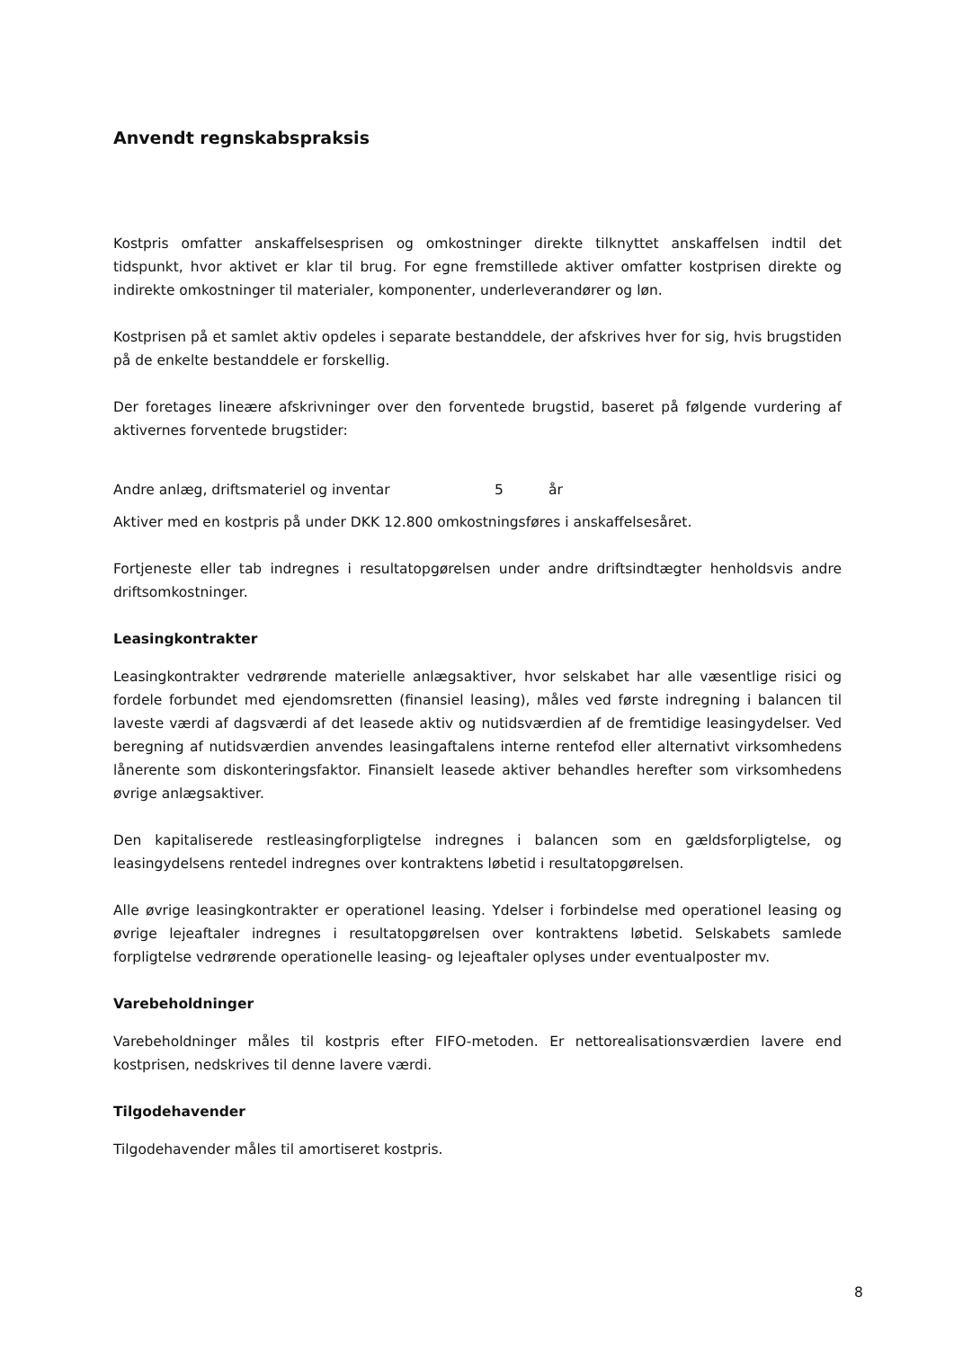Anvendt regnskabspraksis
Kostpris omfatter anskaffelsesprisen og omkostninger direkte tilknyttet anskaffelsen indtil det tidspunkt, hvor aktivet er klar til brug. For egne fremstillede aktiver omfatter kostprisen direkte og indirekte omkostninger til materialer, komponenter, underleverandører og løn.
Kostprisen på et samlet aktiv opdeles i separate bestanddele, der afskrives hver for sig, hvis brugstiden på de enkelte bestanddele er forskellig.
Der foretages lineære afskrivninger over den forventede brugstid, baseret på følgende vurdering af aktivernes forventede brugstider:
| Andre anlæg, driftsmateriel og inventar | 5 | år |
Aktiver med en kostpris på under DKK 12.800 omkostningsføres i anskaffelsesåret.
Fortjeneste eller tab indregnes i resultatopgørelsen under andre driftsindtægter henholdsvis andre driftsomkostninger.
Leasingkontrakter
Leasingkontrakter vedrørende materielle anlægsaktiver, hvor selskabet har alle væsentlige risici og fordele forbundet med ejendomsretten (finansiel leasing), måles ved første indregning i balancen til laveste værdi af dagsværdi af det leasede aktiv og nutidsværdien af de fremtidige leasingydelser. Ved beregning af nutidsværdien anvendes leasingaftalens interne rentefod eller alternativt virksomhedens lånerente som diskonteringsfaktor. Finansielt leasede aktiver behandles herefter som virksomhedens øvrige anlægsaktiver.
Den kapitaliserede restleasingforpligtelse indregnes i balancen som en gældsforpligtelse, og leasingydelsens rentedel indregnes over kontraktens løbetid i resultatopgørelsen.
Alle øvrige leasingkontrakter er operationel leasing. Ydelser i forbindelse med operationel leasing og øvrige lejeaftaler indregnes i resultatopgørelsen over kontraktens løbetid. Selskabets samlede forpligtelse vedrørende operationelle leasing- og lejeaftaler oplyses under eventualposter mv.
Varebeholdninger
Varebeholdninger måles til kostpris efter FIFO-metoden. Er nettorealisationsværdien lavere end kostprisen, nedskrives til denne lavere værdi.
Tilgodehavender
Tilgodehavender måles til amortiseret kostpris.
8